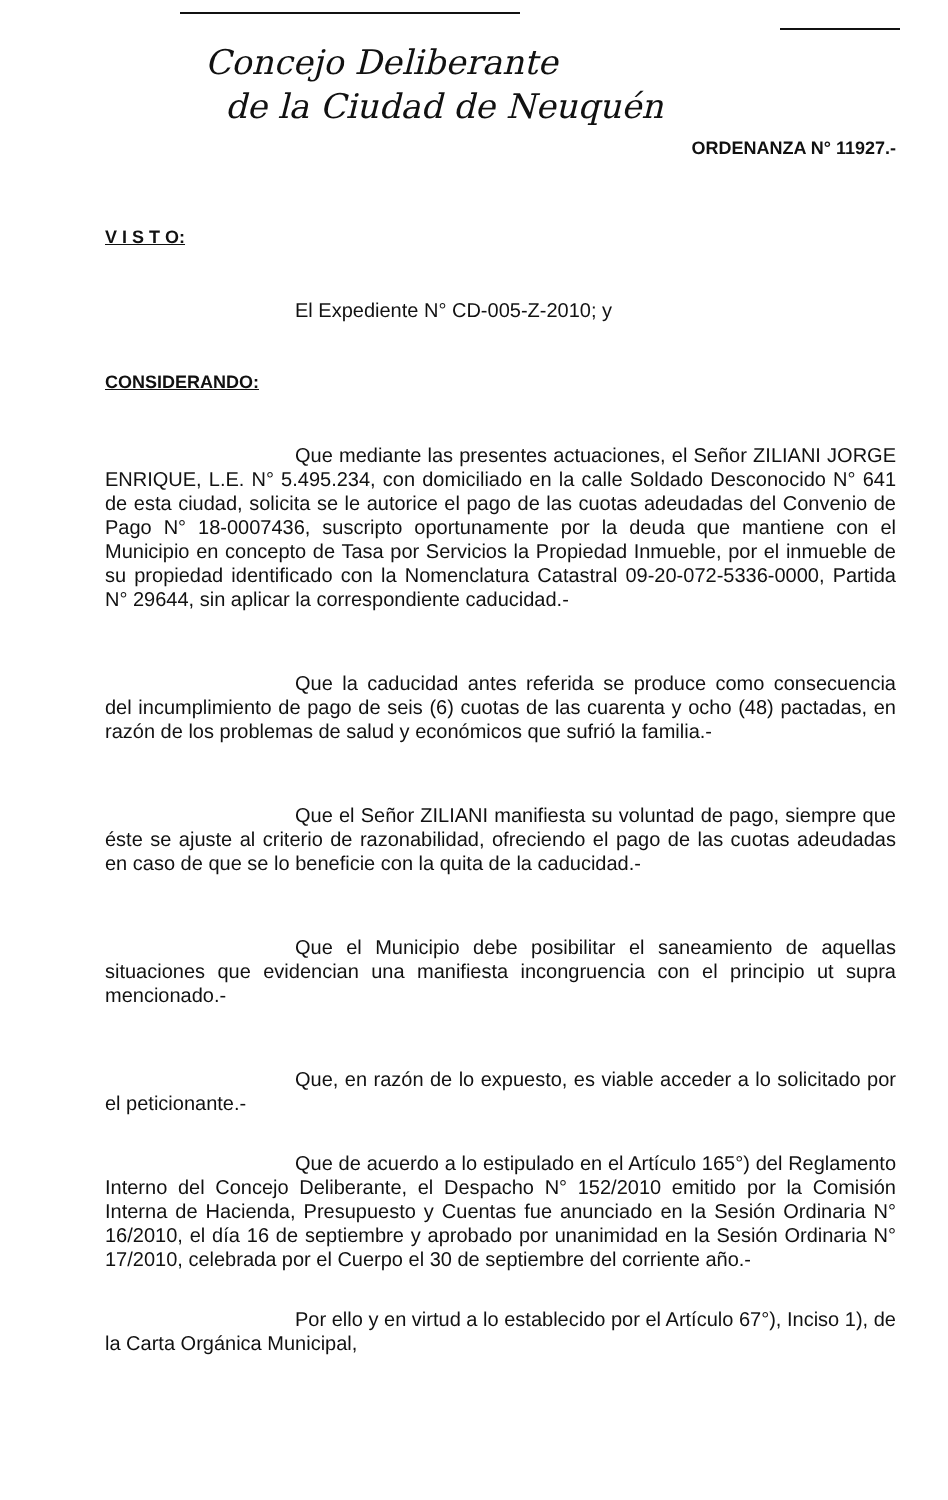Concejo Deliberante
de la Ciudad de Neuquén
ORDENANZA N° 11927.-
V I S T O:
El Expediente N° CD-005-Z-2010; y
CONSIDERANDO:
Que mediante las presentes actuaciones, el Señor ZILIANI JORGE ENRIQUE, L.E. N° 5.495.234, con domiciliado en la calle Soldado Desconocido N° 641 de esta ciudad, solicita se le autorice el pago de las cuotas adeudadas del Convenio de Pago N° 18-0007436, suscripto oportunamente por la deuda que mantiene con el Municipio en concepto de Tasa por Servicios la Propiedad Inmueble, por el inmueble de su propiedad identificado con la Nomenclatura Catastral 09-20-072-5336-0000, Partida N° 29644, sin aplicar la correspondiente caducidad.-
Que la caducidad antes referida se produce como consecuencia del incumplimiento de pago de seis (6) cuotas de las cuarenta y ocho (48) pactadas, en razón de los problemas de salud y económicos que sufrió la familia.-
Que el Señor ZILIANI manifiesta su voluntad de pago, siempre que éste se ajuste al criterio de razonabilidad, ofreciendo el pago de las cuotas adeudadas en caso de que se lo beneficie con la quita de la caducidad.-
Que el Municipio debe posibilitar el saneamiento de aquellas situaciones que evidencian una manifiesta incongruencia con el principio ut supra mencionado.-
Que, en razón de lo expuesto, es viable acceder a lo solicitado por el peticionante.-
Que de acuerdo a lo estipulado en el Artículo 165°) del Reglamento Interno del Concejo Deliberante, el Despacho N° 152/2010 emitido por la Comisión Interna de Hacienda, Presupuesto y Cuentas fue anunciado en la Sesión Ordinaria N° 16/2010, el día 16 de septiembre y aprobado por unanimidad en la Sesión Ordinaria N° 17/2010, celebrada por el Cuerpo el 30 de septiembre del corriente año.-
Por ello y en virtud a lo establecido por el Artículo 67°), Inciso 1), de la Carta Orgánica Municipal,